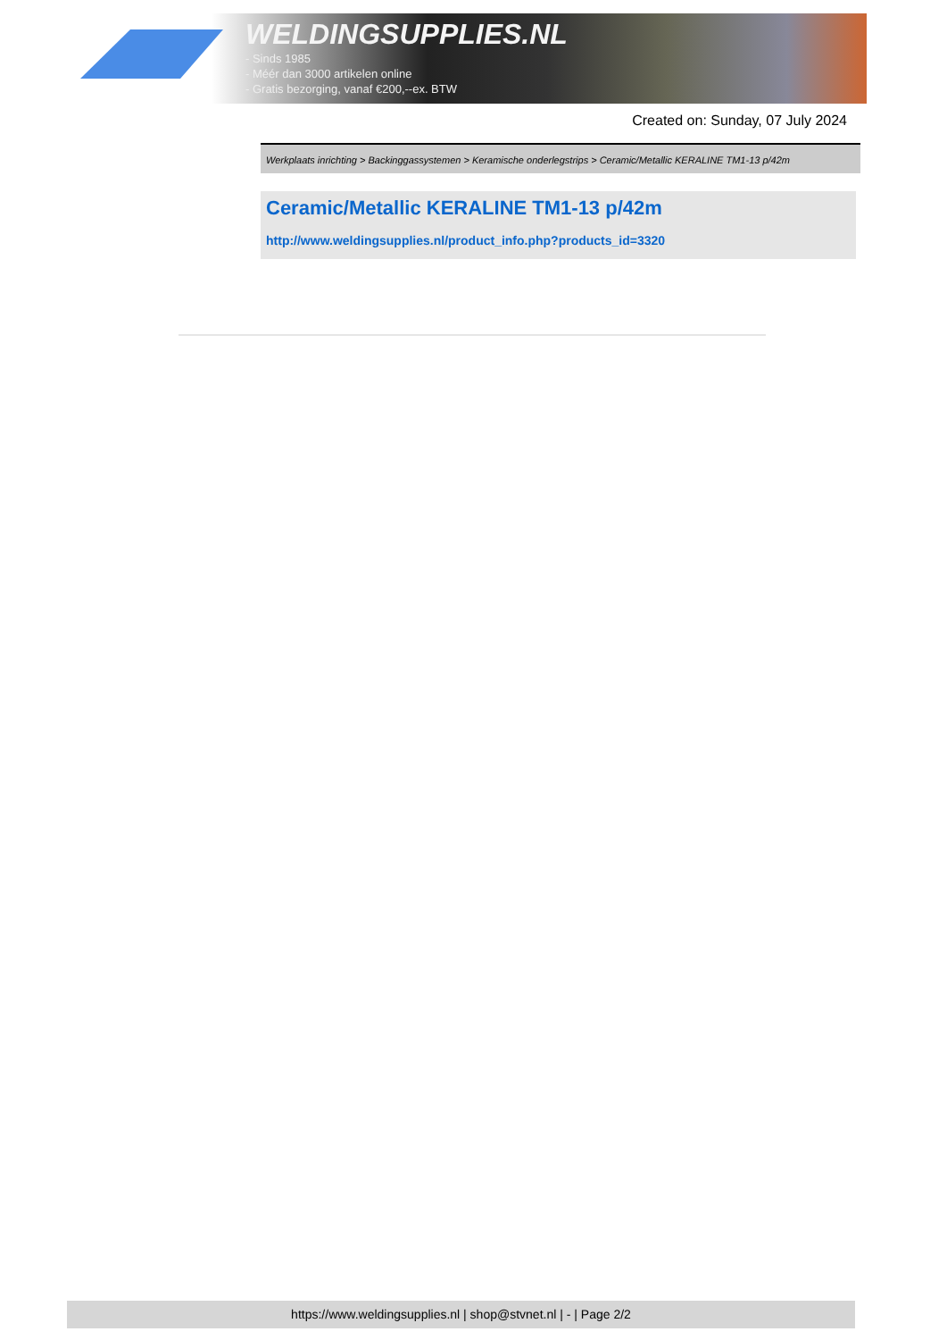WELDINGSUPPLIES.NL
- Sinds 1985
- Méér dan 3000 artikelen online
- Gratis bezorging, vanaf €200,--ex. BTW
Created on: Sunday, 07 July 2024
Werkplaats inrichting > Backinggassystemen > Keramische onderlegstrips > Ceramic/Metallic KERALINE TM1-13 p/42m
Ceramic/Metallic KERALINE TM1-13 p/42m
http://www.weldingsupplies.nl/product_info.php?products_id=3320
https://www.weldingsupplies.nl | shop@stvnet.nl | - | Page 2/2